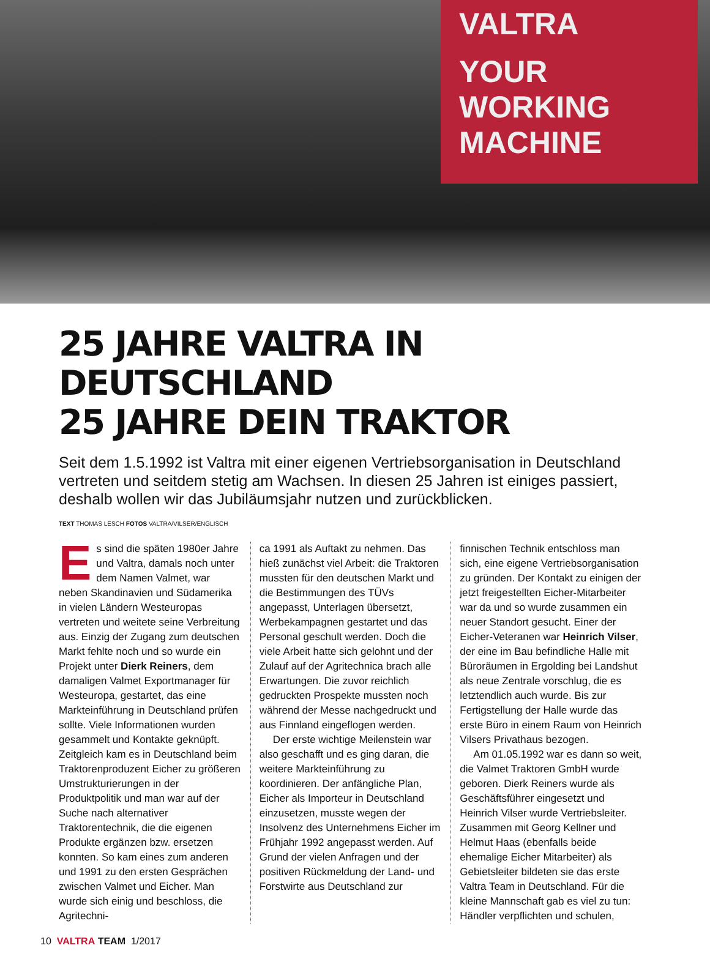VALTRA
YOUR WORKING MACHINE
25 JAHRE VALTRA IN DEUTSCHLAND
25 JAHRE DEIN TRAKTOR
Seit dem 1.5.1992 ist Valtra mit einer eigenen Vertriebsorganisation in Deutschland vertreten und seitdem stetig am Wachsen. In diesen 25 Jahren ist einiges passiert, deshalb wollen wir das Jubiläumsjahr nutzen und zurückblicken.
TEXT THOMAS LESCH FOTOS VALTRA/VILSER/ENGLISCH
Es sind die späten 1980er Jahre und Valtra, damals noch unter dem Namen Valmet, war neben Skandinavien und Südamerika in vielen Ländern Westeuropas vertreten und weitete seine Verbreitung aus. Einzig der Zugang zum deutschen Markt fehlte noch und so wurde ein Projekt unter Dierk Reiners, dem damaligen Valmet Exportmanager für Westeuropa, gestartet, das eine Markteinführung in Deutschland prüfen sollte. Viele Informationen wurden gesammelt und Kontakte geknüpft. Zeitgleich kam es in Deutschland beim Traktorenproduzent Eicher zu größeren Umstrukturierungen in der Produktpolitik und man war auf der Suche nach alternativer Traktorentechnik, die die eigenen Produkte ergänzen bzw. ersetzen konnten. So kam eines zum anderen und 1991 zu den ersten Gesprächen zwischen Valmet und Eicher. Man wurde sich einig und beschloss, die Agritechni-
ca 1991 als Auftakt zu nehmen. Das hieß zunächst viel Arbeit: die Traktoren mussten für den deutschen Markt und die Bestimmungen des TÜVs angepasst, Unterlagen übersetzt, Werbekampagnen gestartet und das Personal geschult werden. Doch die viele Arbeit hatte sich gelohnt und der Zulauf auf der Agritechnica brach alle Erwartungen. Die zuvor reichlich gedruckten Prospekte mussten noch während der Messe nachgedruckt und aus Finnland eingeflogen werden.
Der erste wichtige Meilenstein war also geschafft und es ging daran, die weitere Markteinführung zu koordinieren. Der anfängliche Plan, Eicher als Importeur in Deutschland einzusetzen, musste wegen der Insolvenz des Unternehmens Eicher im Frühjahr 1992 angepasst werden. Auf Grund der vielen Anfragen und der positiven Rückmeldung der Land- und Forstwirte aus Deutschland zur
finnischen Technik entschloss man sich, eine eigene Vertriebsorganisation zu gründen. Der Kontakt zu einigen der jetzt freigestellten Eicher-Mitarbeiter war da und so wurde zusammen ein neuer Standort gesucht. Einer der Eicher-Veteranen war Heinrich Vilser, der eine im Bau befindliche Halle mit Büroräumen in Ergolding bei Landshut als neue Zentrale vorschlug, die es letztendlich auch wurde. Bis zur Fertigstellung der Halle wurde das erste Büro in einem Raum von Heinrich Vilsers Privathaus bezogen.
Am 01.05.1992 war es dann so weit, die Valmet Traktoren GmbH wurde geboren. Dierk Reiners wurde als Geschäftsführer eingesetzt und Heinrich Vilser wurde Vertriebsleiter. Zusammen mit Georg Kellner und Helmut Haas (ebenfalls beide ehemalige Eicher Mitarbeiter) als Gebietsleiter bildeten sie das erste Valtra Team in Deutschland. Für die kleine Mannschaft gab es viel zu tun: Händler verpflichten und schulen,
10 VALTRA TEAM 1/2017